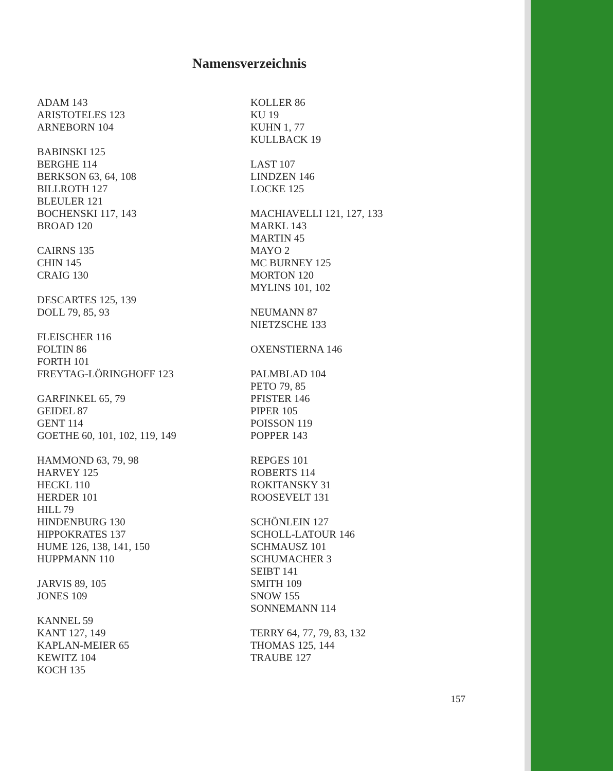Namensverzeichnis
ADAM 143
ARISTOTELES 123
ARNEBORN 104
BABINSKI 125
BERGHE 114
BERKSON 63, 64, 108
BILLROTH 127
BLEULER 121
BOCHENSKI 117, 143
BROAD 120
CAIRNS 135
CHIN 145
CRAIG 130
DESCARTES 125, 139
DOLL 79, 85, 93
FLEISCHER 116
FOLTIN 86
FORTH 101
FREYTAG-LÖRINGHOFF 123
GARFINKEL 65, 79
GEIDEL 87
GENT 114
GOETHE 60, 101, 102, 119, 149
HAMMOND 63, 79, 98
HARVEY 125
HECKL 110
HERDER 101
HILL 79
HINDENBURG 130
HIPPOKRATES 137
HUME 126, 138, 141, 150
HUPPMANN 110
JARVIS 89, 105
JONES 109
KANNEL 59
KANT 127, 149
KAPLAN-MEIER 65
KEWITZ 104
KOCH 135
KOLLER 86
KU 19
KUHN 1, 77
KULLBACK 19
LAST 107
LINDZEN 146
LOCKE 125
MACHIAVELLI 121, 127, 133
MARKL 143
MARTIN 45
MAYO 2
MC BURNEY 125
MORTON 120
MYLINS 101, 102
NEUMANN 87
NIETZSCHE 133
OXENSTIERNA 146
PALMBLAD 104
PETO 79, 85
PFISTER 146
PIPER 105
POISSON 119
POPPER 143
REPGES 101
ROBERTS 114
ROKITANSKY 31
ROOSEVELT 131
SCHÖNLEIN 127
SCHOLL-LATOUR 146
SCHMAUSZ 101
SCHUMACHER 3
SEIBT 141
SMITH 109
SNOW 155
SONNEMANN 114
TERRY 64, 77, 79, 83, 132
THOMAS 125, 144
TRAUBE 127
157